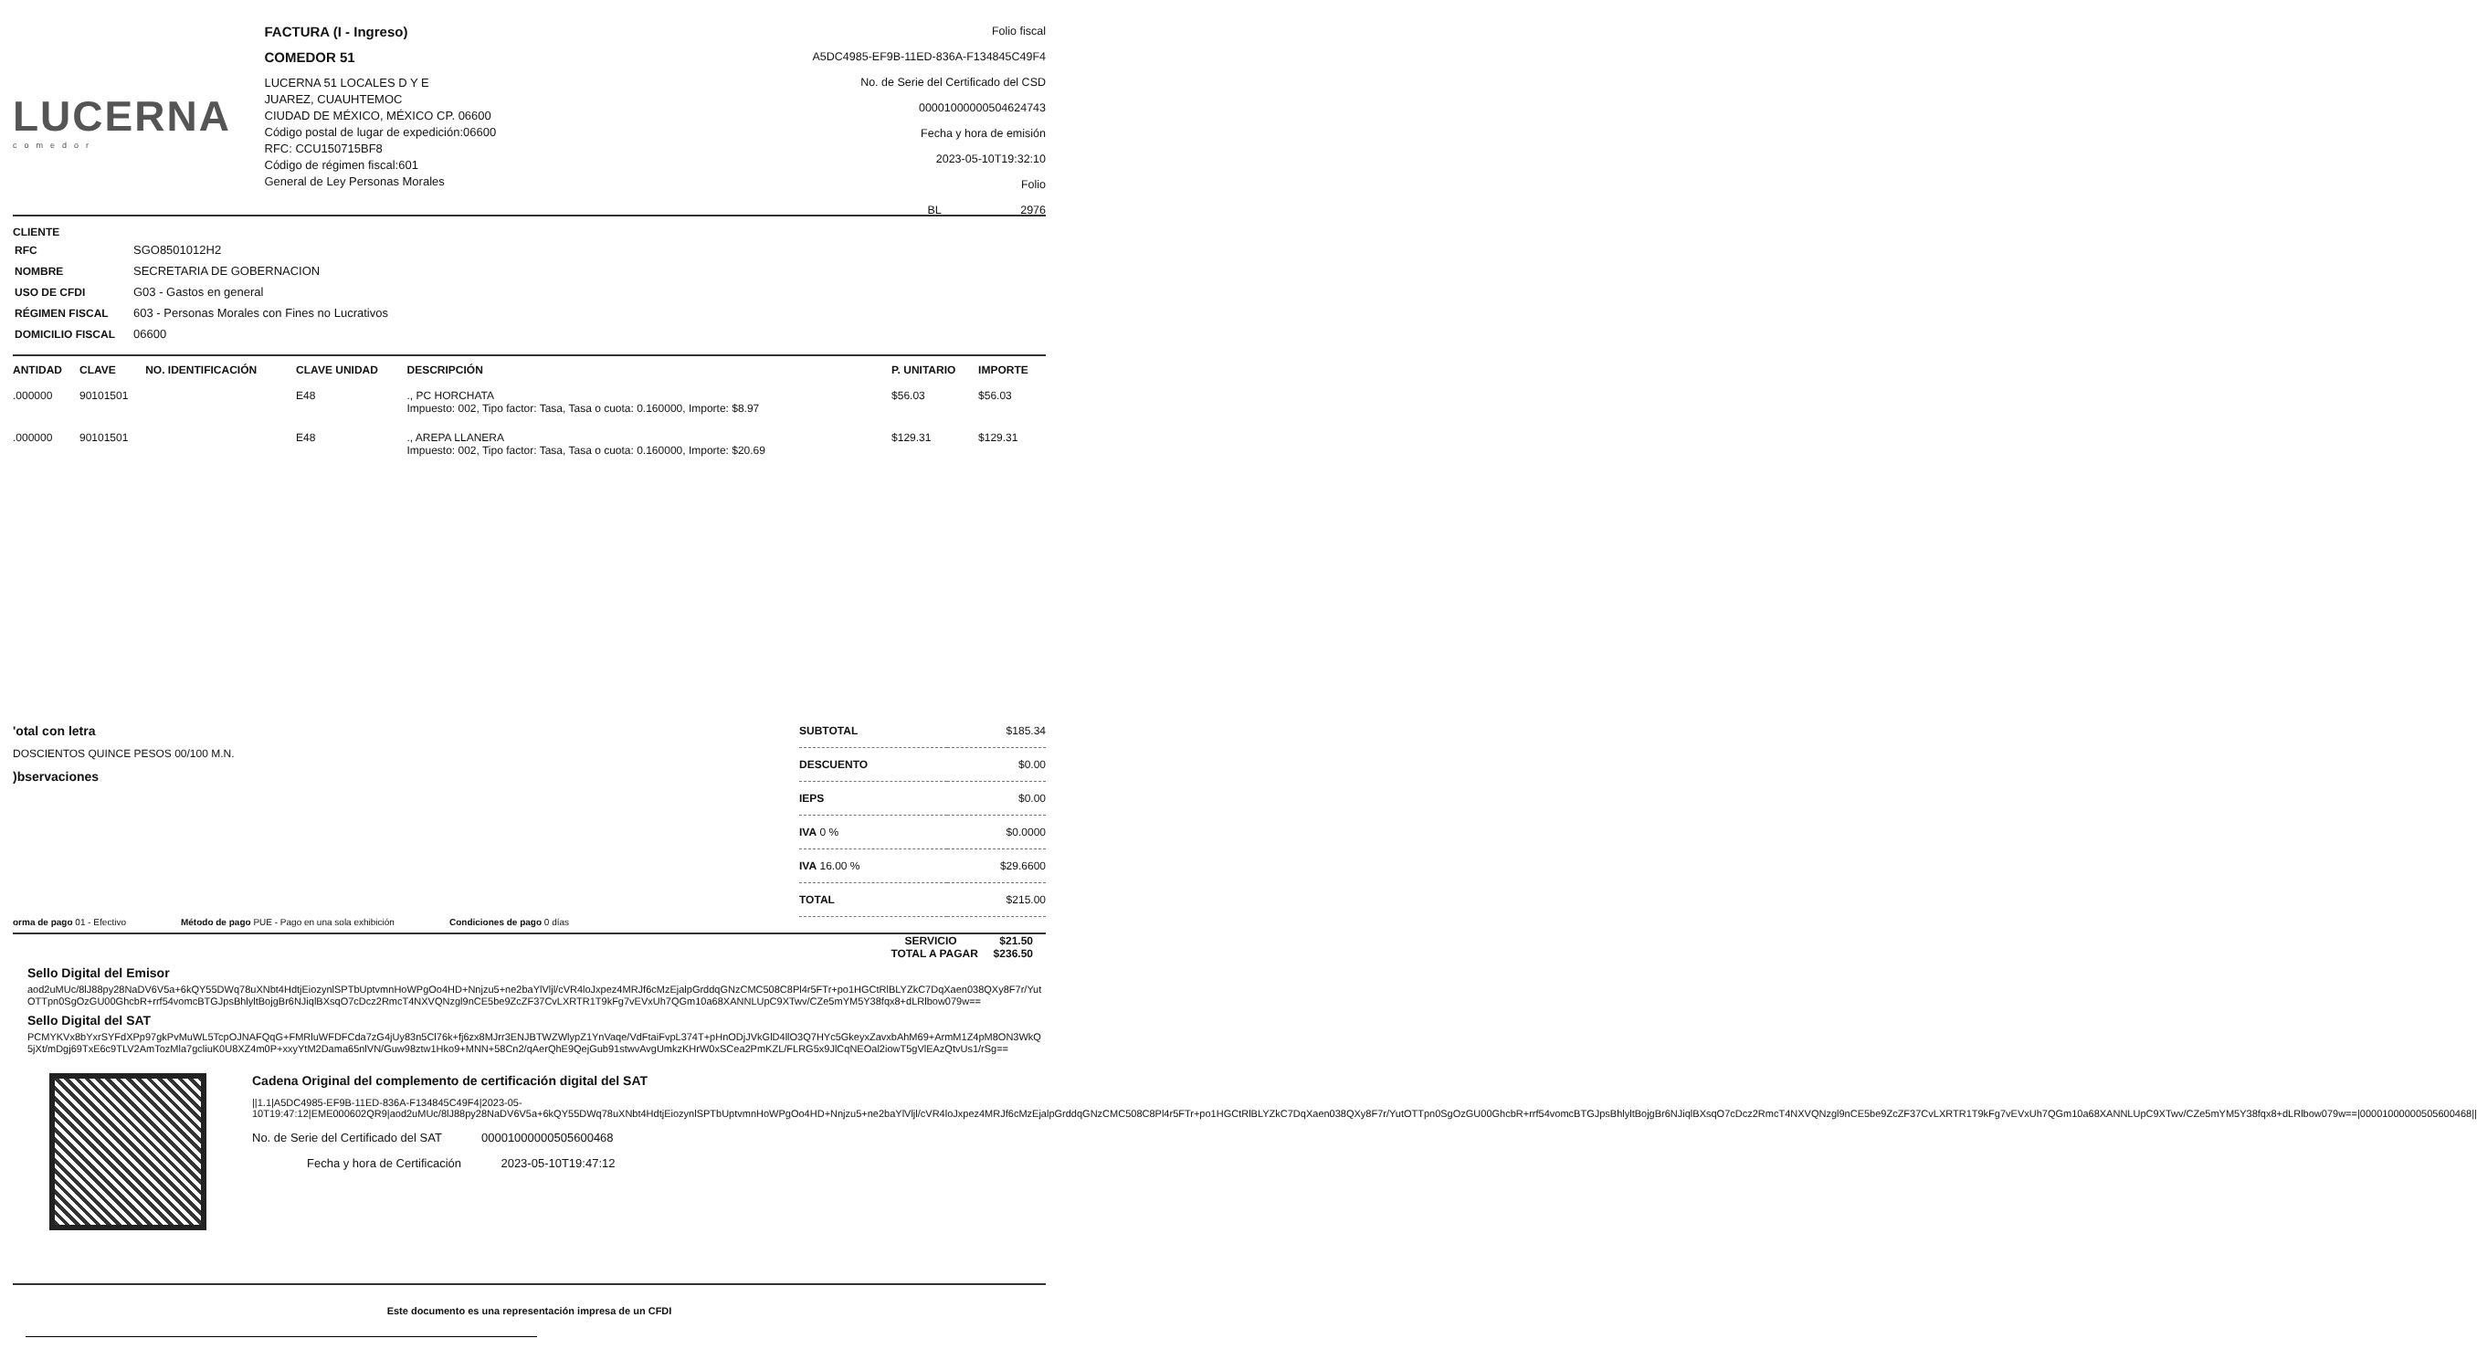LUCERNA
comedor
FACTURA (I - Ingreso)
COMEDOR 51
LUCERNA 51 LOCALES D Y E
JUAREZ, CUAUHTEMOC
CIUDAD DE MÉXICO, MÉXICO CP. 06600
Código postal de lugar de expedición:06600
RFC: CCU150715BF8
Código de régimen fiscal:601
General de Ley Personas Morales
Folio fiscal
A5DC4985-EF9B-11ED-836A-F134845C49F4
No. de Serie del Certificado del CSD
00001000000504624743
Fecha y hora de emisión
2023-05-10T19:32:10
Folio
BL 2976
CLIENTE
| RFC | SGO8501012H2 |
| NOMBRE | SECRETARIA DE GOBERNACION |
| USO DE CFDI | G03 - Gastos en general |
| RÉGIMEN FISCAL | 603 - Personas Morales con Fines no Lucrativos |
| DOMICILIO FISCAL | 06600 |
| ANTIDAD | CLAVE | NO. IDENTIFICACIÓN | CLAVE UNIDAD | DESCRIPCIÓN | P. UNITARIO | IMPORTE |
| --- | --- | --- | --- | --- | --- | --- |
| .000000 | 90101501 | | E48 | ., PC HORCHATA Impuesto: 002, Tipo factor: Tasa, Tasa o cuota: 0.160000, Importe: $8.97 | $56.03 | $56.03 |
| .000000 | 90101501 | | E48 | ., AREPA LLANERA Impuesto: 002, Tipo factor: Tasa, Tasa o cuota: 0.160000, Importe: $20.69 | $129.31 | $129.31 |
'otal con letra
DOSCIENTOS QUINCE PESOS 00/100 M.N.
)bservaciones
| SUBTOTAL | $185.34 |
| DESCUENTO | $0.00 |
| IEPS | $0.00 |
| IVA 0 % | $0.0000 |
| IVA 16.00 % | $29.6600 |
| TOTAL | $215.00 |
orma de pago 01 - Efectivo Método de pago PUE - Pago en una sola exhibición Condiciones de pago 0 días
SERVICIO $21.50
TOTAL A PAGAR $236.50
Sello Digital del Emisor
aod2uMUc/8lJ88py28NaDV6V5a+6kQY55DWq78uXNbt4HdtjEiozynlSPTbUptvmnHoWPgOo4HD+Nnjzu5+ne2baYlVljl/cVR4loJxpez4MRJf6cMzEjalpGrddqGNzCMC508C8Pl4r5FTr+po1HGCtRlBLYZkC7DqXaen038QXy8F7r/YutOTTpn0SgOzGU00GhcbR+rrf54vomcBTGJpsBhlyltBojgBr6NJiqlBXsqO7cDcz2RmcT4NXVQNzgl9nCE5be9ZcZF37CvLXRTR1T9kFg7vEVxUh7QGm10a68XANNLUpC9XTwv/CZe5mYM5Y38fqx8+dLRlbow079w==
Sello Digital del SAT
PCMYKVx8bYxrSYFdXPp97gkPvMuWL5TcpOJNAFQqG+FMRluWFDFCda7zG4jUy83n5Cl76k+fj6zx8MJrr3ENJBTWZWlypZ1YnVaqe/VdFtaiFvpL374T+pHnODjJVkGlD4llO3Q7HYc5GkeyxZavxbAhM69+ArmM1Z4pM8ON3WkQ5jXt/mDgj69TxE6c9TLV2AmTozMla7gcliuK0U8XZ4m0P+xxyYtM2Dama65nlVN/Guw98ztw1Hko9+MNN+58Cn2/qAerQhE9QejGub91stwvAvgUmkzKHrW0xSCea2PmKZL/FLRG5x9JlCqNEOal2iowT5gVlEAzQtvUs1/rSg==
Cadena Original del complemento de certificación digital del SAT
||1.1|A5DC4985-EF9B-11ED-836A-F134845C49F4|2023-05-10T19:47:12|EME000602QR9|aod2uMUc/8lJ88py28NaDV6V5a+6kQY55DWq78uXNbt4HdtjEiozynlSPTbUptvmnHoWPgOo4HD+Nnjzu5+ne2baYlVljl/cVR4loJxpez4MRJf6cMzEjalpGrddqGNzCMC508C8Pl4r5FTr+po1HGCtRlBLYZkC7DqXaen038QXy8F7r/YutOTTpn0SgOzGU00GhcbR+rrf54vomcBTGJpsBhlyltBojgBr6NJiqlBXsqO7cDcz2RmcT4NXVQNzgl9nCE5be9ZcZF37CvLXRTR1T9kFg7vEVxUh7QGm10a68XANNLUpC9XTwv/CZe5mYM5Y38fqx8+dLRlbow079w==|00001000000505600468||
No. de Serie del Certificado del SAT 00001000000505600468
Fecha y hora de Certificación 2023-05-10T19:47:12
Este documento es una representación impresa de un CFDI